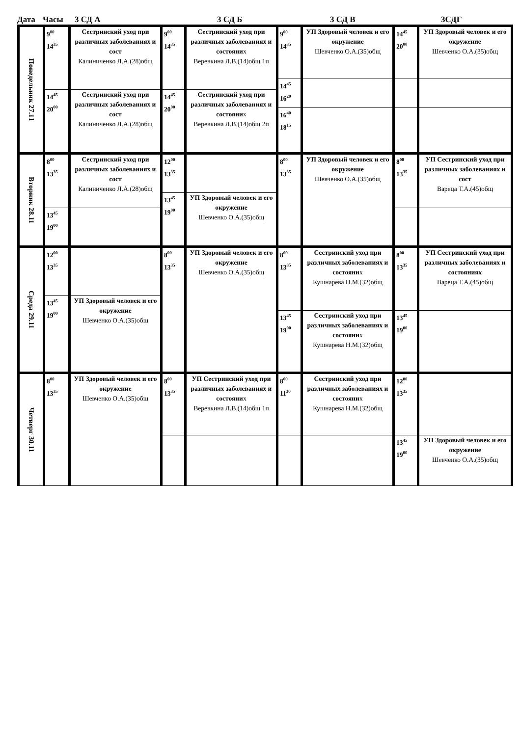Дата Часы 3 СД А 3 СД Б 3 СД В 3СДГ
| Понедельник 27.11 | 9<sup>00</sup> 14<sup>35</sup> | Сестринский уход при различных заболеваниях и сост Калиниченко Л.А.(28)общ | 9<sup>00</sup> 14<sup>35</sup> | Сестринский уход при различных заболеваниях и состояни х Веревкина Л.В.(14)общ 1п | 9<sup>00</sup> 14<sup>35</sup> | УП Здоровый человек и его окружение Шевченко О.А.(35)общ | 14<sup>45</sup> 20<sup>00</sup> | УП Здоровый человек и его окружение Шевченко О.А.(35)общ |
| | | | | | 14<sup>45</sup> 16<sup>20</sup> | | | |
| | 14<sup>45</sup> 20<sup>00</sup> | Сестринский уход при различных заболеваниях и сост Калиниченко Л.А.(28)общ | 14<sup>45</sup> 20<sup>00</sup> | Сестринский уход при различных заболеваниях и состояни х Веревкина Л.В.(14)общ 2п | | | | |
| | | | | | 16<sup>40</sup> 18<sup>15</sup> | | | |
| Вторник 28.11 | 8<sup>00</sup> 13<sup>35</sup> | Сестринский уход при различных заболеваниях и сост Калиниченко Л.А.(28)общ | 12<sup>00</sup> 13<sup>35</sup> | | 8<sup>00</sup> 13<sup>35</sup> | УП Здоровый человек и его окружение Шевченко О.А.(35)общ | 8<sup>00</sup> 13<sup>35</sup> | УП Сестринский уход при различных заболеваниях и сост Вареца Т.А.(45)общ |
| | | | 13<sup>45</sup> 19<sup>00</sup> | УП Здоровый человек и его окружение Шевченко О.А.(35)общ | | | | |
| | 13<sup>45</sup> 19<sup>00</sup> | | | | | | | |
| Среда 29.11 | 12<sup>00</sup> 13<sup>35</sup> | | 8<sup>00</sup> 13<sup>35</sup> | УП Здоровый человек и его окружение Шевченко О.А.(35)общ | 8<sup>00</sup> 13<sup>35</sup> | Сестринский уход при различных заболеваниях и состояни х Кушнарева Н.М.(32)общ | 8<sup>00</sup> 13<sup>35</sup> | УП Сестринский уход при различных заболеваниях и состояниях Вареца Т.А.(45)общ |
| | 13<sup>45</sup> 19<sup>00</sup> | УП Здоровый человек и его окружение Шевченко О.А.(35)общ | | | | | | |
| | | | | | 13<sup>45</sup> 19<sup>00</sup> | Сестринский уход при различных заболеваниях и состояни х Кушнарева Н.М.(32)общ | 13<sup>45</sup> 19<sup>00</sup> | |
| Четверг 30.11 | 8<sup>00</sup> 13<sup>35</sup> | УП Здоровый человек и его окружение Шевченко О.А.(35)общ | 8<sup>00</sup> 13<sup>35</sup> | УП Сестринский уход при различных заболеваниях и состояни х Веревкина Л.В.(14)общ 1п | 8<sup>00</sup> 11<sup>30</sup> | Сестринский уход при различных заболеваниях и состояни х Кушнарева Н.М.(32)общ | 12<sup>00</sup> 13<sup>35</sup> | |
| | | | | | | | 13<sup>45</sup> 19<sup>00</sup> | УП Здоровый человек и его окружение Шевченко О.А.(35)общ |